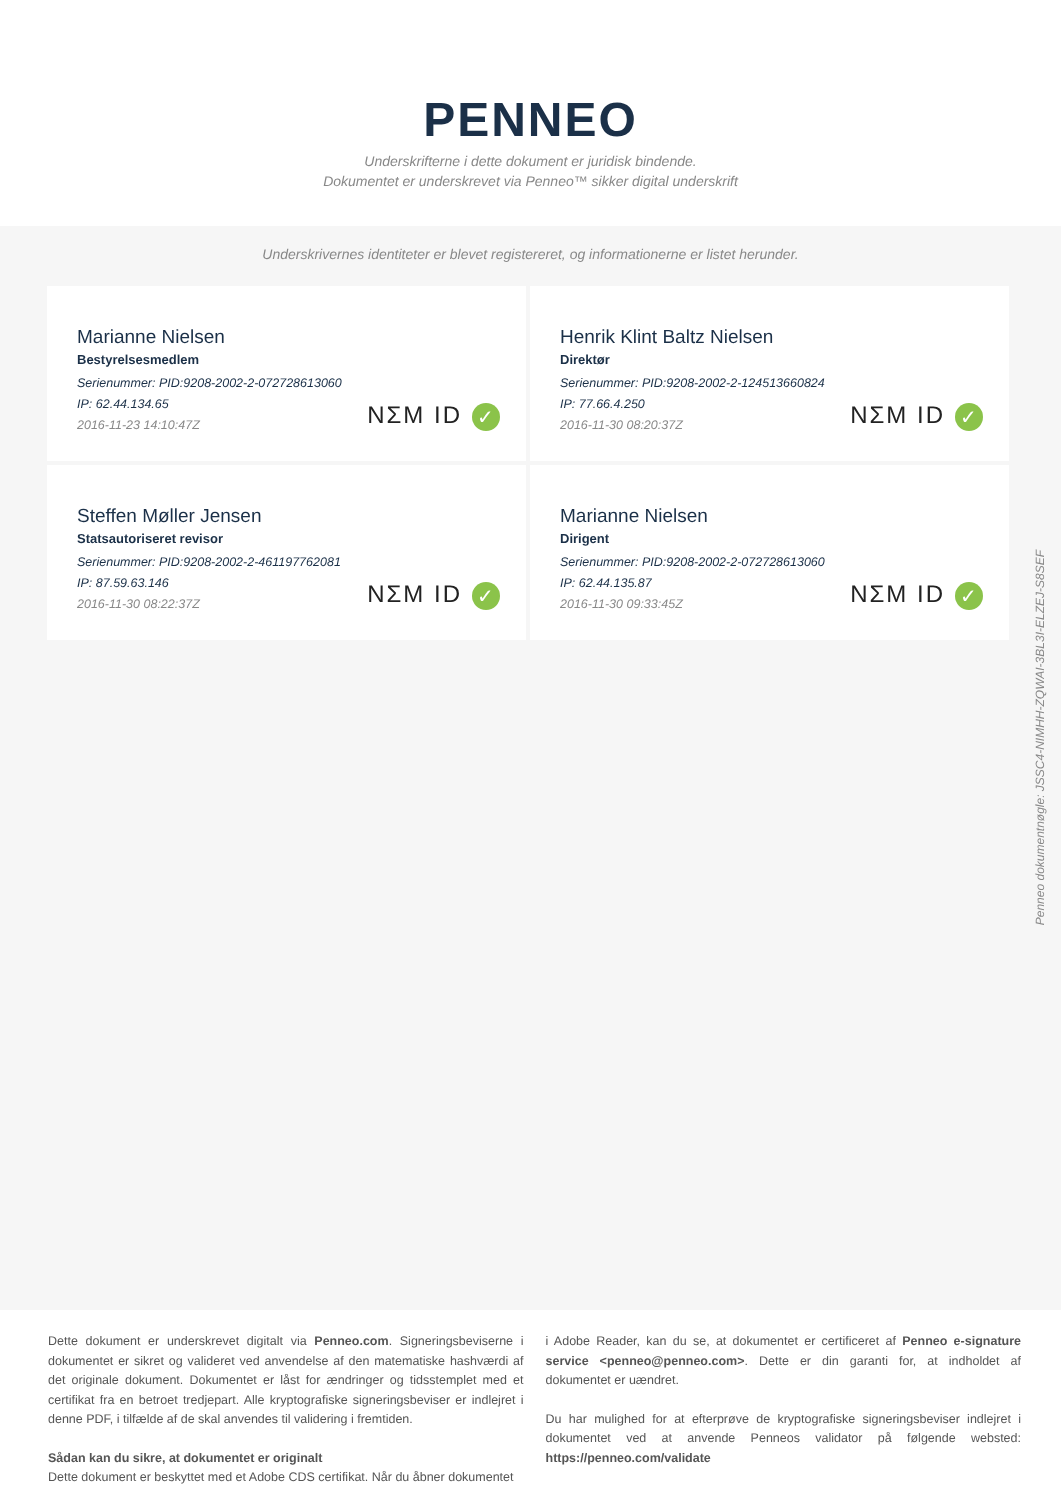PENNEO
Underskrifterne i dette dokument er juridisk bindende.
Dokumentet er underskrevet via Penneo™ sikker digital underskrift
Underskrivernes identiteter er blevet registereret, og informationerne er listet herunder.
Marianne Nielsen
Bestyrelsesmedlem
Serienummer: PID:9208-2002-2-072728613060
IP: 62.44.134.65
2016-11-23 14:10:47Z
NΣM ID ✓
Henrik Klint Baltz Nielsen
Direktør
Serienummer: PID:9208-2002-2-124513660824
IP: 77.66.4.250
2016-11-30 08:20:37Z
NΣM ID ✓
Steffen Møller Jensen
Statsautoriseret revisor
Serienummer: PID:9208-2002-2-461197762081
IP: 87.59.63.146
2016-11-30 08:22:37Z
NΣM ID ✓
Marianne Nielsen
Dirigent
Serienummer: PID:9208-2002-2-072728613060
IP: 62.44.135.87
2016-11-30 09:33:45Z
NΣM ID ✓
Dette dokument er underskrevet digitalt via Penneo.com. Signeringsbeviserne i dokumentet er sikret og valideret ved anvendelse af den matematiske hashværdi af det originale dokument. Dokumentet er låst for ændringer og tidsstemplet med et certifikat fra en betroet tredjepart. Alle kryptografiske signeringsbeviser er indlejret i denne PDF, i tilfælde af de skal anvendes til validering i fremtiden.
Sådan kan du sikre, at dokumentet er originalt
Dette dokument er beskyttet med et Adobe CDS certifikat. Når du åbner dokumentet
i Adobe Reader, kan du se, at dokumentet er certificeret af Penneo e-signature service <penneo@penneo.com>. Dette er din garanti for, at indholdet af dokumentet er uændret.
Du har mulighed for at efterprøve de kryptografiske signeringsbeviser indlejret i dokumentet ved at anvende Penneos validator på følgende websted: https://penneo.com/validate
Penneo dokumentnøgle: JSSC4-NIMHH-ZQWAI-3BL3I-ELZEJ-S8SEF